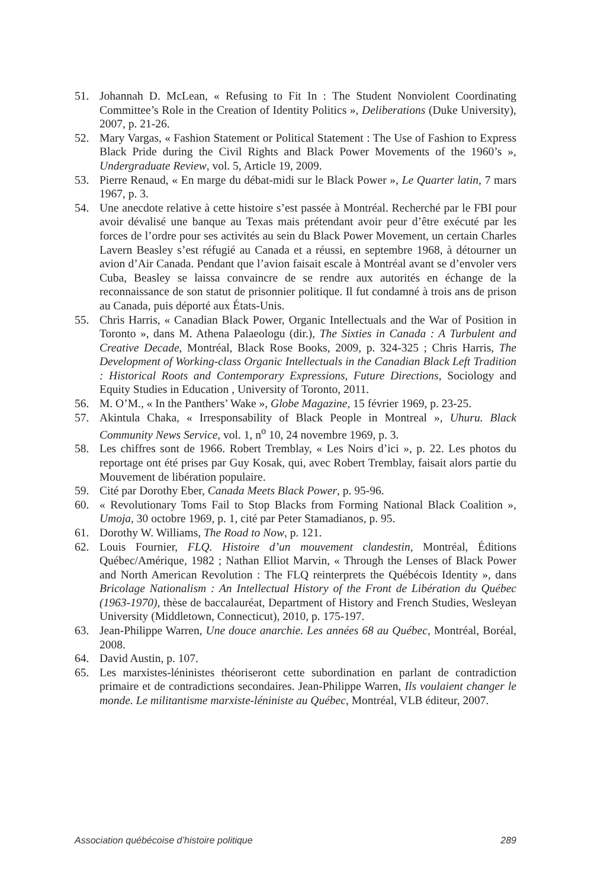51. Johannah D. McLean, « Refusing to Fit In : The Student Nonviolent Coordinating Committee’s Role in the Creation of Identity Politics », Deliberations (Duke University), 2007, p. 21-26.
52. Mary Vargas, « Fashion Statement or Political Statement : The Use of Fashion to Express Black Pride during the Civil Rights and Black Power Movements of the 1960’s », Undergraduate Review, vol. 5, Article 19, 2009.
53. Pierre Renaud, « En marge du débat-midi sur le Black Power », Le Quarter latin, 7 mars 1967, p. 3.
54. Une anecdote relative à cette histoire s’est passée à Montréal. Recherché par le FBI pour avoir dévalisé une banque au Texas mais prétendant avoir peur d’être exécuté par les forces de l’ordre pour ses activités au sein du Black Power Movement, un certain Charles Lavern Beasley s’est réfugié au Canada et a réussi, en septembre 1968, à détourner un avion d’Air Canada. Pendant que l’avion faisait escale à Montréal avant se d’envoler vers Cuba, Beasley se laissa convaincre de se rendre aux autorités en échange de la reconnaissance de son statut de prisonnier politique. Il fut condamné à trois ans de prison au Canada, puis déporté aux États-Unis.
55. Chris Harris, « Canadian Black Power, Organic Intellectuals and the War of Position in Toronto », dans M. Athena Palaeologu (dir.), The Sixties in Canada : A Turbulent and Creative Decade, Montréal, Black Rose Books, 2009, p. 324-325 ; Chris Harris, The Development of Working-class Organic Intellectuals in the Canadian Black Left Tradition : Historical Roots and Contemporary Expressions, Future Directions, Sociology and Equity Studies in Education , University of Toronto, 2011.
56. M. O’M., « In the Panthers’ Wake », Globe Magazine, 15 février 1969, p. 23-25.
57. Akintula Chaka, « Irresponsability of Black People in Montreal », Uhuru. Black Community News Service, vol. 1, n<sup>o</sup> 10, 24 novembre 1969, p. 3.
58. Les chiffres sont de 1966. Robert Tremblay, « Les Noirs d’ici », p. 22. Les photos du reportage ont été prises par Guy Kosak, qui, avec Robert Tremblay, faisait alors partie du Mouvement de libération populaire.
59. Cité par Dorothy Eber, Canada Meets Black Power, p. 95-96.
60. « Revolutionary Toms Fail to Stop Blacks from Forming National Black Coalition », Umoja, 30 octobre 1969, p. 1, cité par Peter Stamadianos, p. 95.
61. Dorothy W. Williams, The Road to Now, p. 121.
62. Louis Fournier, FLQ. Histoire d’un mouvement clandestin, Montréal, Éditions Québec/Amérique, 1982 ; Nathan Elliot Marvin, « Through the Lenses of Black Power and North American Revolution : The FLQ reinterprets the Québécois Identity », dans Bricolage Nationalism : An Intellectual History of the Front de Libération du Québec (1963-1970), thèse de baccalauréat, Department of History and French Studies, Wesleyan University (Middletown, Connecticut), 2010, p. 175-197.
63. Jean-Philippe Warren, Une douce anarchie. Les années 68 au Québec, Montréal, Boréal, 2008.
64. David Austin, p. 107.
65. Les marxistes-léninistes théoriseront cette subordination en parlant de contradiction primaire et de contradictions secondaires. Jean-Philippe Warren, Ils voulaient changer le monde. Le militantisme marxiste-léniniste au Québec, Montréal, VLB éditeur, 2007.
Association québécoise d’histoire politique 289